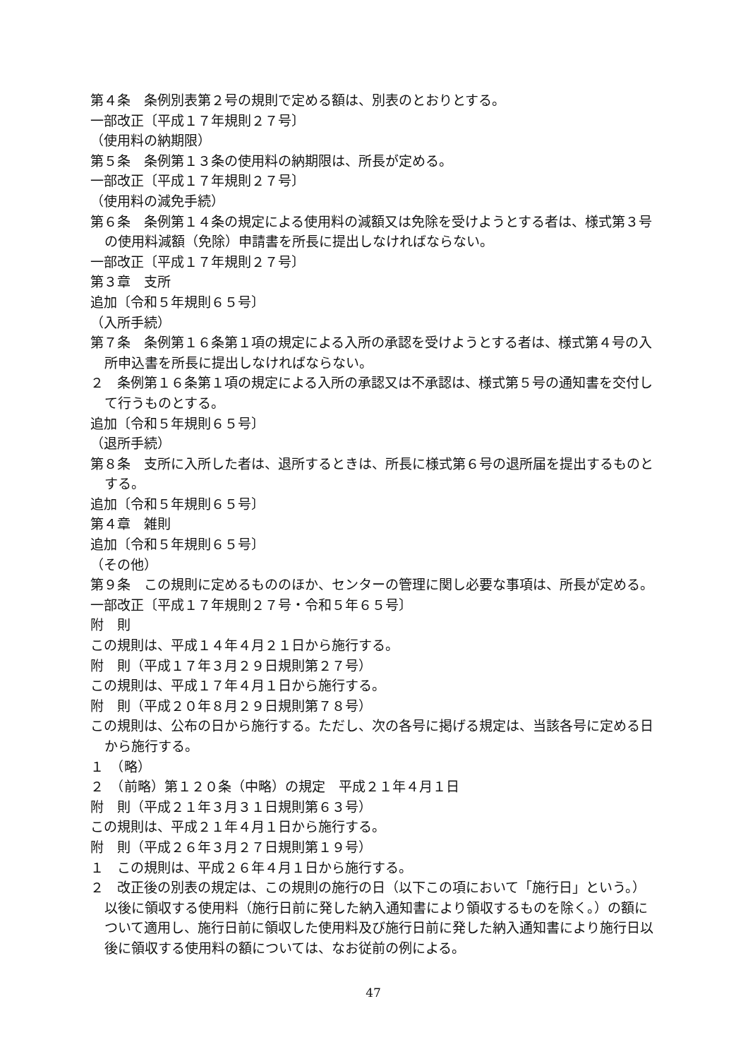第４条　条例別表第２号の規則で定める額は、別表のとおりとする。
一部改正〔平成１７年規則２７号〕
（使用料の納期限）
第５条　条例第１３条の使用料の納期限は、所長が定める。
一部改正〔平成１７年規則２７号〕
（使用料の減免手続）
第６条　条例第１４条の規定による使用料の減額又は免除を受けようとする者は、様式第３号の使用料減額（免除）申請書を所長に提出しなければならない。
一部改正〔平成１７年規則２７号〕
第３章　支所
追加〔令和５年規則６５号〕
（入所手続）
第７条　条例第１６条第１項の規定による入所の承認を受けようとする者は、様式第４号の入所申込書を所長に提出しなければならない。
２　条例第１６条第１項の規定による入所の承認又は不承認は、様式第５号の通知書を交付して行うものとする。
追加〔令和５年規則６５号〕
（退所手続）
第８条　支所に入所した者は、退所するときは、所長に様式第６号の退所届を提出するものとする。
追加〔令和５年規則６５号〕
第４章　雑則
追加〔令和５年規則６５号〕
（その他）
第９条　この規則に定めるもののほか、センターの管理に関し必要な事項は、所長が定める。
一部改正〔平成１７年規則２７号・令和５年６５号〕
附　則
この規則は、平成１４年４月２１日から施行する。
附　則（平成１７年３月２９日規則第２７号）
この規則は、平成１７年４月１日から施行する。
附　則（平成２０年８月２９日規則第７８号）
この規則は、公布の日から施行する。ただし、次の各号に掲げる規定は、当該各号に定める日から施行する。
１　（略）
２　（前略）第１２０条（中略）の規定　平成２１年４月１日
附　則（平成２１年３月３１日規則第６３号）
この規則は、平成２１年４月１日から施行する。
附　則（平成２６年３月２７日規則第１９号）
１　この規則は、平成２６年４月１日から施行する。
２　改正後の別表の規定は、この規則の施行の日（以下この項において「施行日」という。）以後に領収する使用料（施行日前に発した納入通知書により領収するものを除く。）の額について適用し、施行日前に領収した使用料及び施行日前に発した納入通知書により施行日以後に領収する使用料の額については、なお従前の例による。
47